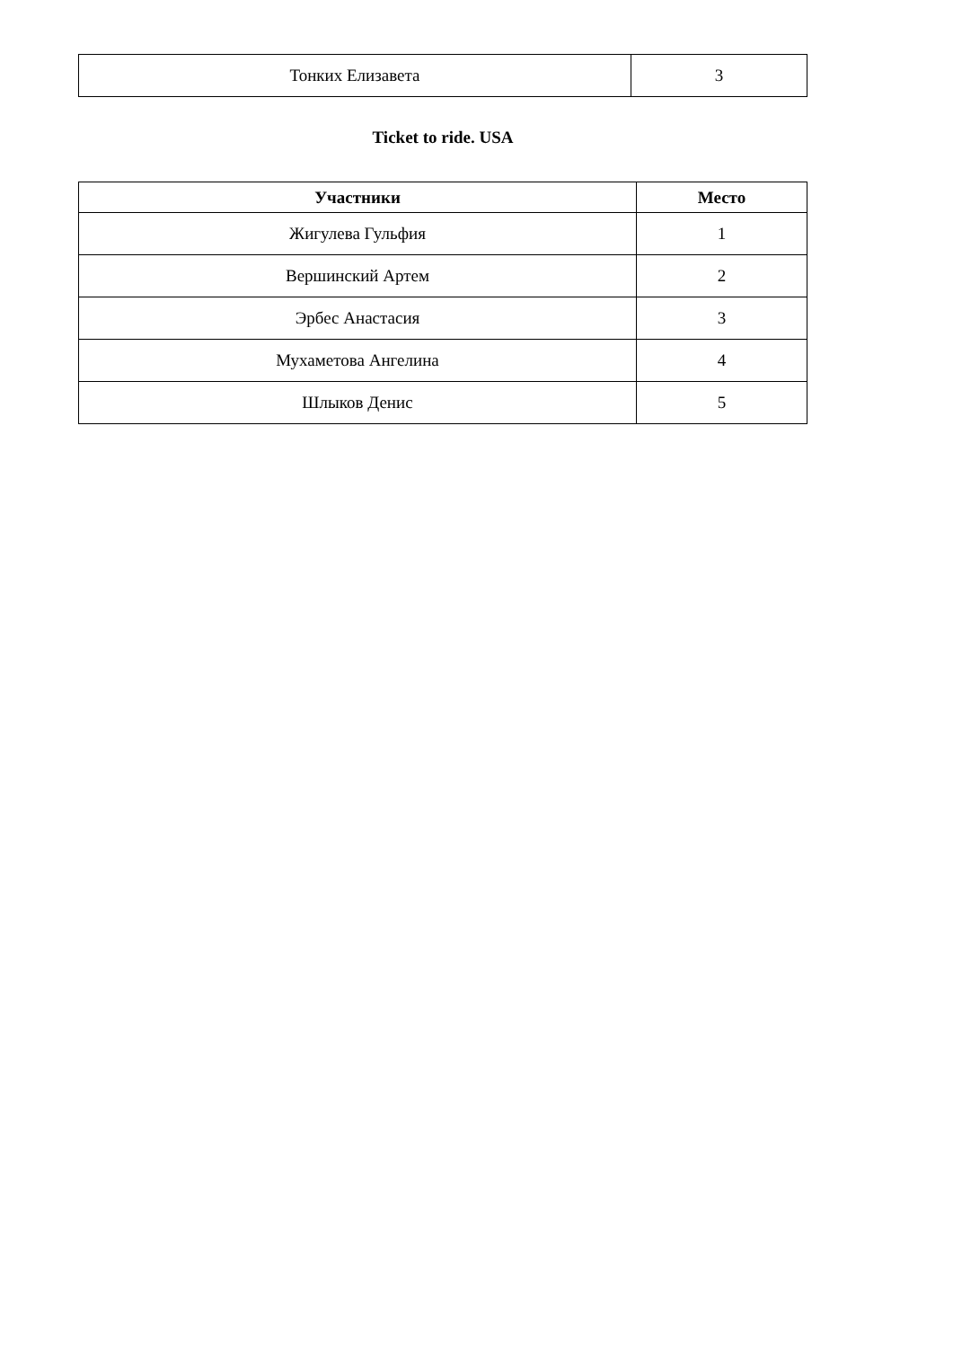| Тонких Елизавета | 3 |
Ticket to ride. USA
| Участники | Место |
| --- | --- |
| Жигулева Гульфия | 1 |
| Вершинский Артем | 2 |
| Эрбес Анастасия | 3 |
| Мухаметова Ангелина | 4 |
| Шлыков Денис | 5 |